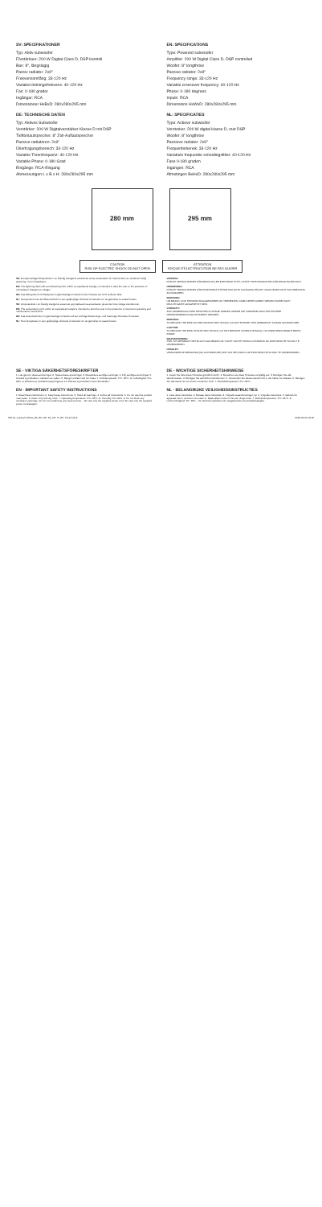SV: SPECIFIKATIONER
Typ: Aktiv subwoofer
Förstärkare: 200 W Digital Class D, DSP kontroll
Bas: 8", långslagig
Passiv radiator: 2x9"
Frekvensomfång: 33-120 Hz
Variabel delningsfrekvens: 40-120 Hz
Fas: 0-180 grader
Ingångar: RCA
Dimensioner HxBxD: 280x280x295 mm
DE: TECHNISCHE DATEN
Typ: Aktives Subwoofer
Verstärker: 200 W Digitalverstärker Klasse D mit DSP
Tieftonlautsprecher: 8" Zoll-Auflautsprecher
Passive radiatoren: 2x9"
Übertragungsbereich: 33-120 Hz
Variable Trennfrequenz: 40-120 Hz
Variable Phase: 0-180 Grad
Eingänge: RCA-Eingang
Abmessungen L x B x H: 280x280x295 mm
EN: SPECIFICATIONS
Type: Powered subwoofer
Amplifier: 200 W Digital Class D, DSP controlled
Woofer: 8" longthrow
Passive radiator: 2x9"
Frequency range: 33-120 Hz
Variable crossover frequency: 40-120 Hz
Phase: 0-180 degrees
Inputs: RCA
Dimensions HxWxD: 280x280x295 mm
NL: SPECIFICATIES
Type: Actieve subwoofer
Versterker: 200 W digital klasse D, met DSP
Woofer: 8" longthrow
Passieve radiator: 2x9"
Frequentiebereik: 33-120 Hz
Variabele frequentie scheidingsfilter: 40-120 Hz
Fase 0-180 graden
Ingangen: RCA
Afmetingen BxHxD: 280x280x295 mm
280 mm 295 mm
CAUTION
RISK OF ELECTRIC SHOCK DO NOT OPEN
ATTENTION
RISQUE D'ÉLECTROCUTION NE PAS OUVRIR
SE: Den jämnsidiga blixtsymbolen i en liksidig triangel är avsedd att varna användaren för förekomsten av oisolerad "farlig spänning" inom förstärkaren.
EN: The lightning flash with arrowhead symbol, within an equilateral triangle, is intended to alert the user to the presence of uninsulated "dangerous voltage".
DE: Das Blitzsymbol mit Pfeilspitze im gleichseitigen Dreieck ist der Hinweis auf nicht isolierte Teile.
NL: Het symbool met de bliksemschicht in een gelijkzijdige driehoek is bedoeld om de gebruiker te waarschuwen.
SE: Utropstecknet i en liksidig triangel är avsett att uppmärksamma användaren på att det finns viktiga instruktioner.
EN: The exclamation point within an equilateral triangle is intended to alert the user to the presence of important operating and maintenance instructions.
DE: Das Ausrufezeichen im gleichseitigen Dreieck soll auf wichtige Bedienungs- und Wartungs-Hinweise hinweisen.
NL: Het uitroepteken in een gelijkzijdige driehoek is bedoeld om de gebruiker te waarschuwen.
VARNING:
FÖR ATT MINSKA RISKEN FÖR BRAND ELLER ELEKTRISK STÖT, UTSÄTT INTE PRODUKTEN FÖR REGN ELLER FUKT.
OBSERVERA:
FÖR ATT MINSKA RISKEN FÖR ELEKTRISKA STÖTAR SKA DU EJ AVLÄGSNA HÖLJET. INGA DELAR INUTI KAN SERVAS AV ANVÄNDAREN.
WARNUNG:
UM BRAND- UND STROMSCHLAGGEFAHREN ZU VERMEIDEN, DARF DIESES GERÄT WEDER NÄSSE NOCH FEUCHTIGKEIT AUSGESETZT SEIN.
VORSICHT:
ZUR VERMEIDUNG ELEKTRISCHER SCHLÄGE DÜRFEN WEDER DIE VORDERE NOCH DIE HINTERE GEHÄUSEABDECKUNG ENTFERNT WERDEN.
WARNING:
TO REDUCE THE RISK OF FIRE OR ELECTRIC SHOCK, DO NOT EXPOSE THIS APPARATUS TO RAIN OR MOISTURE.
CAUTION:
TO REDUCE THE RISK OF ELECTRIC SHOCK, DO NOT REMOVE COVER (OR BACK). NO USER-SERVICEABLE PARTS INSIDE.
WAARSCHUWING:
STEL DIT APPARAAT NIET BLOOT AAN REGEN OF VOCHT OM HET RISICO OP BRAND OF ELEKTRISCHE SCHOK TE VERMINDEREN.
OPGELET:
VERWIJDER DE BEHUIZING (OF ACHTERZIJDE) NIET OM HET RISICO OP ELEKTRISCHE SCHOK TE VERMINDEREN.
SE - VIKTIGA SÄKERHETSFÖRESKRIFTER
1. Läs igenom dessa anvisningar. 2. Spara dessa anvisningar. 3. Respektera samtliga varningar. 4. Följ samtliga anvisningar. 5. Använd ej produkten i närheten av vatten. 6. Rengör endast med torr trasa. 7. Driftstemperatur: 5°C–35°C. 8. Luftfuktighet: 5%–90%. 9. Blockera ej ventilationsöppningarna. 10. Placera ej produkten nära värmekällor...
EN - IMPORTANT SAFETY INSTRUCTIONS
1. Read these instructions. 2. Keep these instructions. 3. Heed all warnings. 4. Follow all instructions. 5. Do not use this product near water. 6. Clean only with dry cloth. 7. Operating temperature: 5°C–35°C. 8. Humidity: 5%–90%. 9. Do not block any ventilation openings. 10. Do not install near any heat sources... 19. Use only the supplied power cord. 20. Use only the supplied power cord/adapter.
DE - WICHTIGE SICHERHEITSHINWEISE
1. Lesen Sie bitte diese Hinweise gründlich durch. 2. Bewahren sie diese Hinweise sorgfältig auf. 3. Befolgen Sie alle Warnhinweise. 4. Befolgen Sie sämtliche Instruktionen. 5. Verwenden Sie dieses Gerät nicht in der Nähe von Wasser. 6. Reinigen Sie das Gerät nur mit einem trockenen Tuch. 7. Betriebstemperatur: 5°C–35°C...
NL - BELANGRIJKE VEILIGHEIDSINSTRUCTIES
1. Lees deze instructies. 2. Bewaar deze instructies. 3. Volg alle waarschuwingen op. 4. Volg alle instructies. 5. Gebruik dit apparaat niet in de buurt van water. 6. Maak alleen schoon met een droge doek. 7. Bedrijfstemperatuur: 5°C–35°C. 8. Luchtvochtigheid: 5%–90%... 20. Gebruik uitsluitend de meegeleverde stroomkabel/adapter.
SW-10_manual-1-ENG_SE_EN_DE_NL_FR_IT_ES_Final.indd 2 2020-04-21 09:06